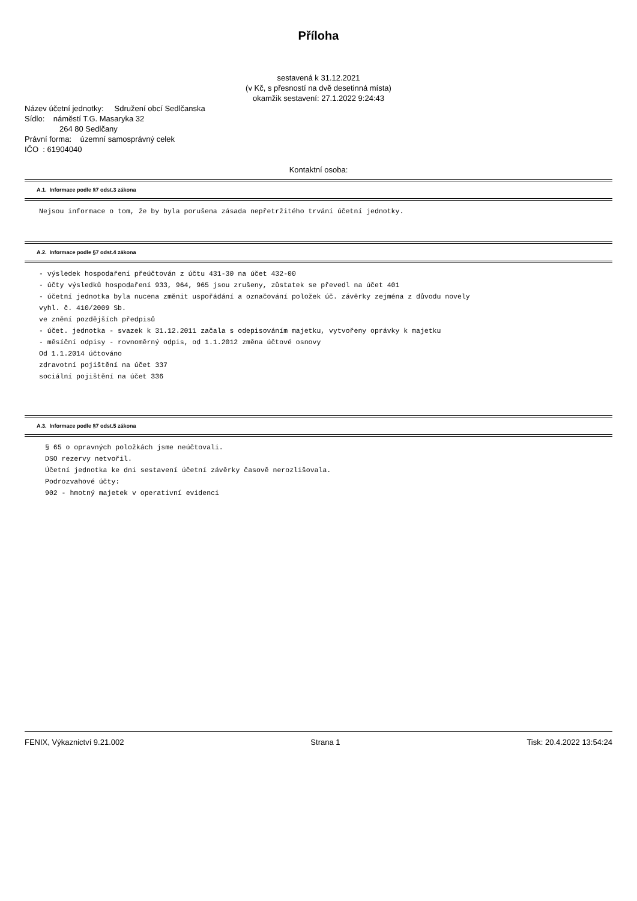Příloha
sestavená k 31.12.2021
(v Kč, s přesností na dvě desetinná místa)
okamžik sestavení: 27.1.2022 9:24:43
Název účetní jednotky: Sdružení obcí Sedlčanska
Sídlo: náměstí T.G. Masaryka 32
264 80 Sedlčany
Právní forma: územní samosprávný celek
IČO : 61904040
Kontaktní osoba:
A.1. Informace podle §7 odst.3 zákona
Nejsou informace o tom, že by byla porušena zásada nepřetržitého trvání účetní jednotky.
A.2. Informace podle §7 odst.4 zákona
- výsledek hospodaření přeúčtován z účtu 431-30 na účet 432-00
- účty výsledků hospodaření 933, 964, 965 jsou zrušeny, zůstatek se převedl na účet 401
- účetní jednotka byla nucena změnit uspořádání a označování položek úč. závěrky zejména z důvodu novely
vyhl. č. 410/2009 Sb.
ve znění pozdějších předpisů
- účet. jednotka - svazek k 31.12.2011 začala s odepisováním majetku, vytvořeny oprávky k majetku
- měsíční odpisy - rovnoměrný odpis, od 1.1.2012 změna účtové osnovy
Od 1.1.2014 účtováno
zdravotní pojištění na účet 337
sociální pojištění na účet 336
A.3. Informace podle §7 odst.5 zákona
§ 65 o opravných položkách jsme neúčtovali.
DSO rezervy netvořil.
Účetní jednotka ke dni sestavení účetní závěrky časově nerozlišovala.
Podrozvahové účty:
902 - hmotný majetek v operativní evidenci
FENIX, Výkaznictví 9.21.002 Strana 1 Tisk: 20.4.2022 13:54:24